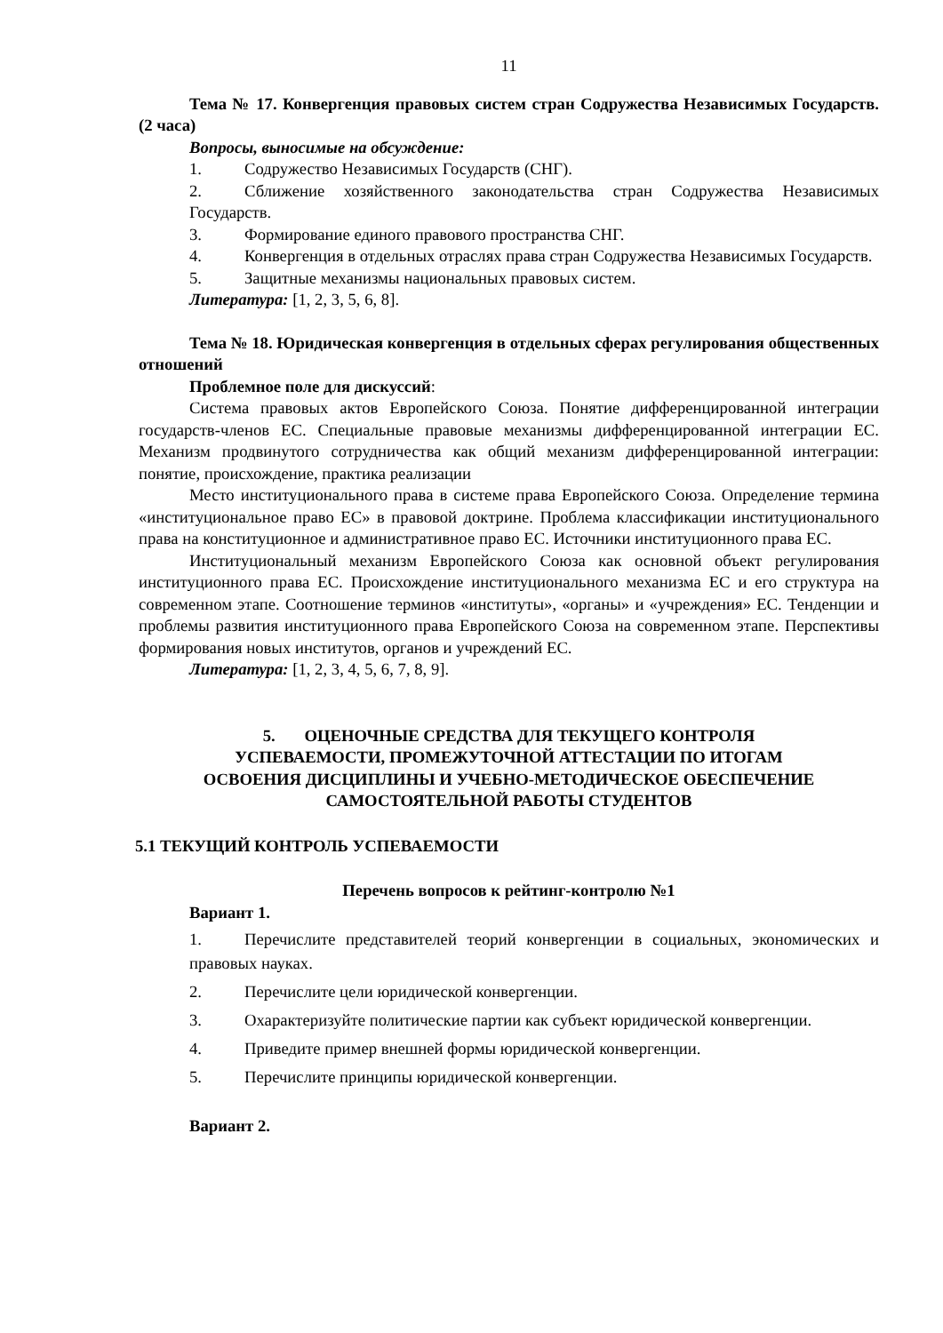11
Тема № 17. Конвергенция правовых систем стран Содружества Независимых Государств. (2 часа)
Вопросы, выносимые на обсуждение:
1. Содружество Независимых Государств (СНГ).
2. Сближение хозяйственного законодательства стран Содружества Независимых Государств.
3. Формирование единого правового пространства СНГ.
4. Конвергенция в отдельных отраслях права стран Содружества Независимых Государств.
5. Защитные механизмы национальных правовых систем.
Литература: [1, 2, 3, 5, 6, 8].
Тема № 18. Юридическая конвергенция в отдельных сферах регулирования общественных отношений
Проблемное поле для дискуссий:
Система правовых актов Европейского Союза. Понятие дифференцированной интеграции государств-членов ЕС. Специальные правовые механизмы дифференцированной интеграции ЕС. Механизм продвинутого сотрудничества как общий механизм дифференцированной интеграции: понятие, происхождение, практика реализации
Место институционального права в системе права Европейского Союза. Определение термина «институциональное право ЕС» в правовой доктрине. Проблема классификации институционального права на конституционное и административное право ЕС. Источники институционного права ЕС.
Институциональный механизм Европейского Союза как основной объект регулирования институционного права ЕС. Происхождение институционального механизма ЕС и его структура на современном этапе. Соотношение терминов «институты», «органы» и «учреждения» ЕС. Тенденции и проблемы развития институционного права Европейского Союза на современном этапе. Перспективы формирования новых институтов, органов и учреждений ЕС.
Литература: [1, 2, 3, 4, 5, 6, 7, 8, 9].
5. ОЦЕНОЧНЫЕ СРЕДСТВА ДЛЯ ТЕКУЩЕГО КОНТРОЛЯ
УСПЕВАЕМОСТИ, ПРОМЕЖУТОЧНОЙ АТТЕСТАЦИИ ПО ИТОГАМ
ОСВОЕНИЯ ДИСЦИПЛИНЫ И УЧЕБНО-МЕТОДИЧЕСКОЕ ОБЕСПЕЧЕНИЕ
САМОСТОЯТЕЛЬНОЙ РАБОТЫ СТУДЕНТОВ
5.1 ТЕКУЩИЙ КОНТРОЛЬ УСПЕВАЕМОСТИ
Перечень вопросов к рейтинг-контролю №1
Вариант 1.
1. Перечислите представителей теорий конвергенции в социальных, экономических и правовых науках.
2. Перечислите цели юридической конвергенции.
3. Охарактеризуйте политические партии как субъект юридической конвергенции.
4. Приведите пример внешней формы юридической конвергенции.
5. Перечислите принципы юридической конвергенции.
Вариант 2.